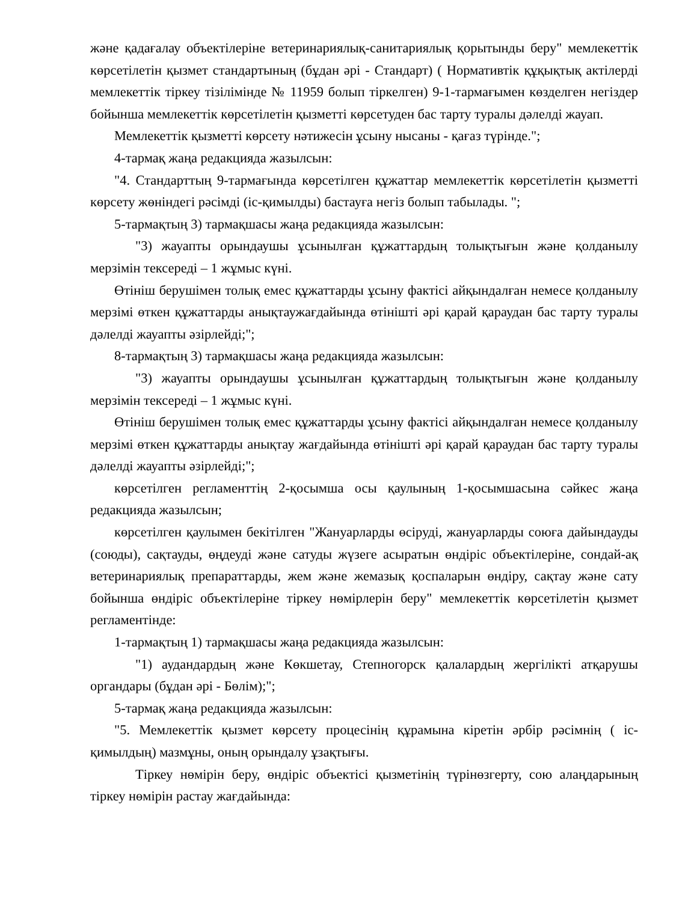және қадағалау объектілеріне ветеринариялық-санитариялық қорытынды беру" мемлекеттік көрсетілетін қызмет стандартының (бұдан әрі - Стандарт) ( Нормативтік құқықтық актілерді мемлекеттік тіркеу тізілімінде № 11959 болып тіркелген) 9-1-тармағымен көзделген негіздер бойынша мемлекеттік көрсетілетін қызметті көрсетуден бас тарту туралы дәлелді жауап.
Мемлекеттік қызметті көрсету нәтижесін ұсыну нысаны - қағаз түрінде.";
4-тармақ жаңа редакцияда жазылсын:
"4. Стандарттың 9-тармағында көрсетілген құжаттар мемлекеттік көрсетілетін қызметті көрсету жөніндегі рәсімді (іс-қимылды) бастауға негіз болып табылады. ";
5-тармақтың 3) тармақшасы жаңа редакцияда жазылсын:
"3) жауапты орындаушы ұсынылған құжаттардың толықтығын және қолданылу мерзімін тексереді – 1 жұмыс күні.
Өтініш берушімен толық емес құжаттарды ұсыну фактісі айқындалған немесе қолданылу мерзімі өткен құжаттарды анықтаужағдайында өтінішті әрі қарай қараудан бас тарту туралы дәлелді жауапты әзірлейді;";
8-тармақтың 3) тармақшасы жаңа редакцияда жазылсын:
"3) жауапты орындаушы ұсынылған құжаттардың толықтығын және қолданылу мерзімін тексереді – 1 жұмыс күні.
Өтініш берушімен толық емес құжаттарды ұсыну фактісі айқындалған немесе қолданылу мерзімі өткен құжаттарды анықтау жағдайында өтінішті әрі қарай қараудан бас тарту туралы дәлелді жауапты әзірлейді;";
көрсетілген регламенттің 2-қосымша осы қаулының 1-қосымшасына сәйкес жаңа редакцияда жазылсын;
көрсетілген қаулымен бекітілген "Жануарларды өсіруді, жануарларды союға дайындауды (союды), сақтауды, өңдеуді және сатуды жүзеге асыратын өндіріс объектілеріне, сондай-ақ ветеринариялық препараттарды, жем және жемазық қоспаларын өндіру, сақтау және сату бойынша өндіріс объектілеріне тіркеу нөмірлерін беру" мемлекеттік көрсетілетін қызмет регламентінде:
1-тармақтың 1) тармақшасы жаңа редакцияда жазылсын:
"1) аудандардың және Көкшетау, Степногорск қалалардың жергілікті атқарушы органдары (бұдан әрі - Бөлім);";
5-тармақ жаңа редакцияда жазылсын:
"5. Мемлекеттік қызмет көрсету процесінің құрамына кіретін әрбір рәсімнің ( іс-қимылдың) мазмұны, оның орындалу ұзақтығы.
Тіркеу нөмірін беру, өндіріс объектісі қызметінің түрінөзгерту, сою алаңдарының тіркеу нөмірін растау жағдайында: